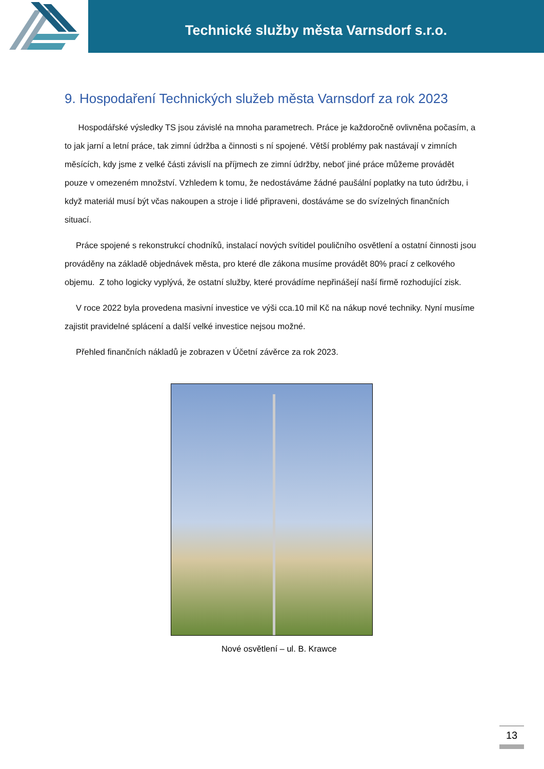Technické služby města Varnsdorf s.r.o.
9. Hospodaření Technických služeb města Varnsdorf za rok 2023
Hospodářské výsledky TS jsou závislé na mnoha parametrech. Práce je každoročně ovlivněna počasím, a to jak jarní a letní práce, tak zimní údržba a činnosti s ní spojené. Větší problémy pak nastávají v zimních měsících, kdy jsme z velké části závislí na příjmech ze zimní údržby, neboť jiné práce můžeme provádět pouze v omezeném množství. Vzhledem k tomu, že nedostáváme žádné paušální poplatky na tuto údržbu, i když materiál musí být včas nakoupen a stroje i lidé připraveni, dostáváme se do svízelných finančních situací.
Práce spojené s rekonstrukcí chodníků, instalací nových svítidel pouličního osvětlení a ostatní činnosti jsou prováděny na základě objednávek města, pro které dle zákona musíme provádět 80% prací z celkového objemu. Z toho logicky vyplývá, že ostatní služby, které provádíme nepřinášejí naší firmě rozhodující zisk.
V roce 2022 byla provedena masivní investice ve výši cca.10 mil Kč na nákup nové techniky. Nyní musíme zajistit pravidelné splácení a další velké investice nejsou možné.
Přehled finančních nákladů je zobrazen v Účetní závěrce za rok 2023.
Nové osvětlení – ul. B. Krawce
13